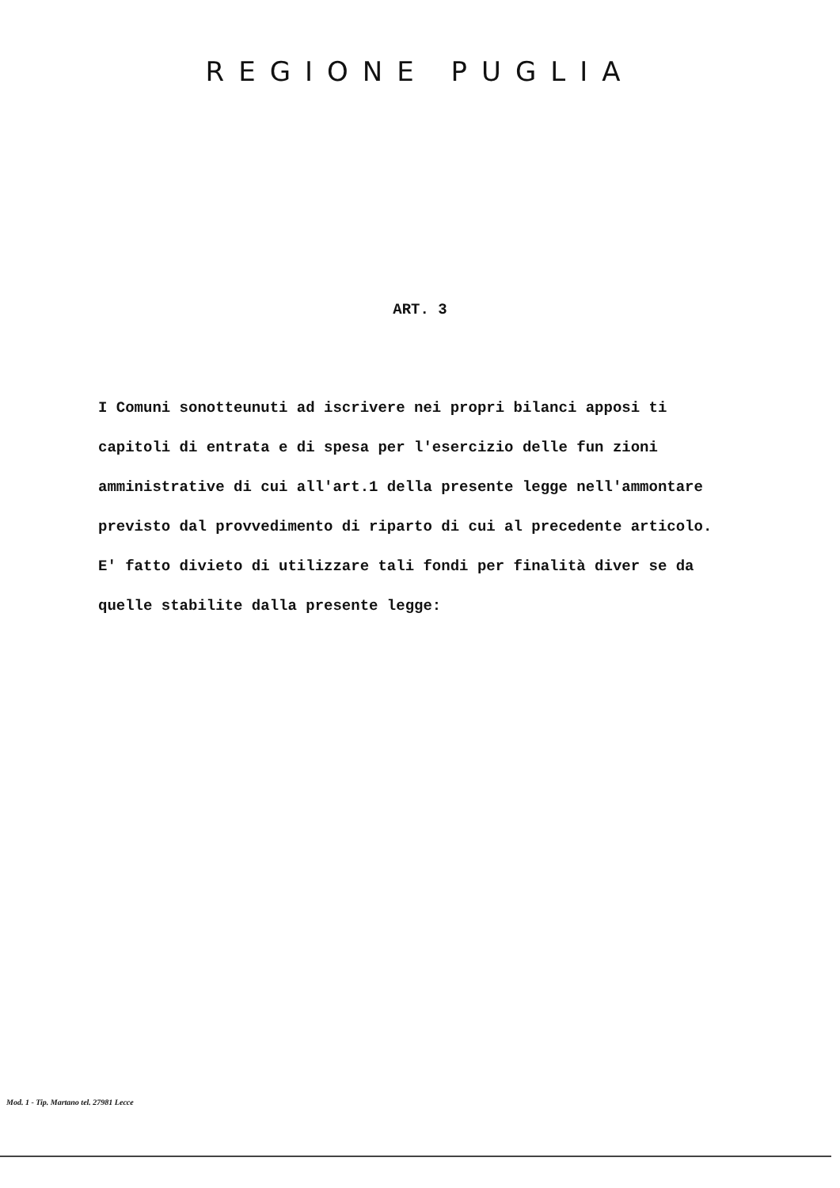REGIONE PUGLIA
ART. 3
I Comuni sonotteunuti ad iscrivere nei propri bilanci apposi ti capitoli di entrata e di spesa per l'esercizio delle fun zioni amministrative di cui all'art.1 della presente legge nell'ammontare previsto dal provvedimento di riparto di cui al precedente articolo.
E' fatto divieto di utilizzare tali fondi per finalità diver se da quelle stabilite dalla presente legge:
Mod. 1 - Tip. Martano tel. 27981 Lecce